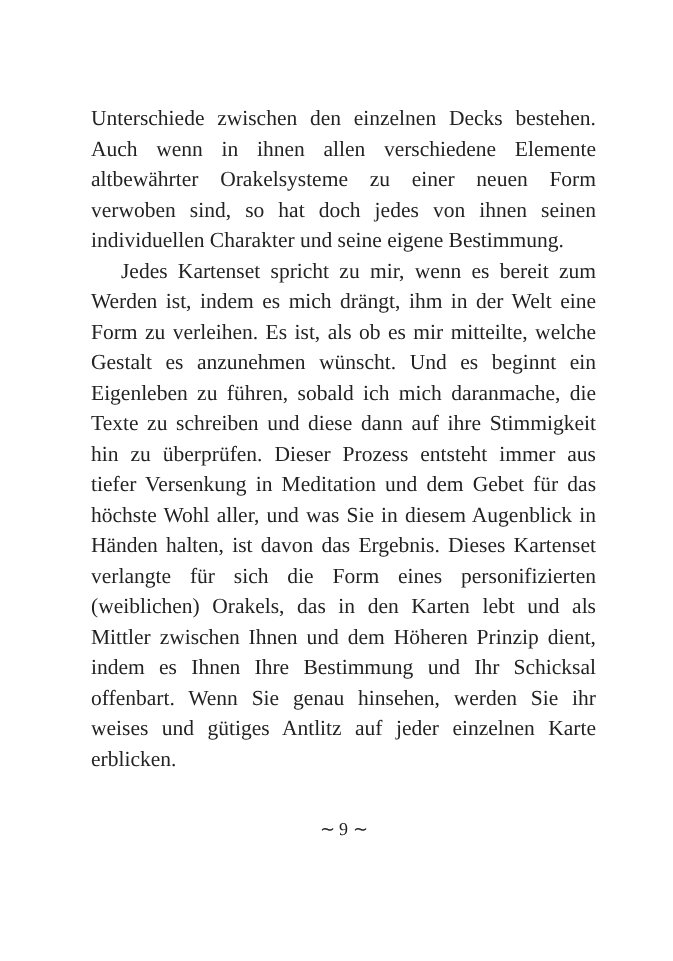Unterschiede zwischen den einzelnen Decks bestehen. Auch wenn in ihnen allen verschiedene Elemente altbewährter Orakelsysteme zu einer neuen Form verwoben sind, so hat doch jedes von ihnen seinen individuellen Charakter und seine eigene Bestimmung.
Jedes Kartenset spricht zu mir, wenn es bereit zum Werden ist, indem es mich drängt, ihm in der Welt eine Form zu verleihen. Es ist, als ob es mir mitteilte, welche Gestalt es anzunehmen wünscht. Und es beginnt ein Eigenleben zu führen, sobald ich mich daranmache, die Texte zu schreiben und diese dann auf ihre Stimmigkeit hin zu überprüfen. Dieser Prozess entsteht immer aus tiefer Versenkung in Meditation und dem Gebet für das höchste Wohl aller, und was Sie in diesem Augenblick in Händen halten, ist davon das Ergebnis. Dieses Kartenset verlangte für sich die Form eines personifizierten (weiblichen) Orakels, das in den Karten lebt und als Mittler zwischen Ihnen und dem Höheren Prinzip dient, indem es Ihnen Ihre Bestimmung und Ihr Schicksal offenbart. Wenn Sie genau hinsehen, werden Sie ihr weises und gütiges Antlitz auf jeder einzelnen Karte erblicken.
∼ 9 ∼